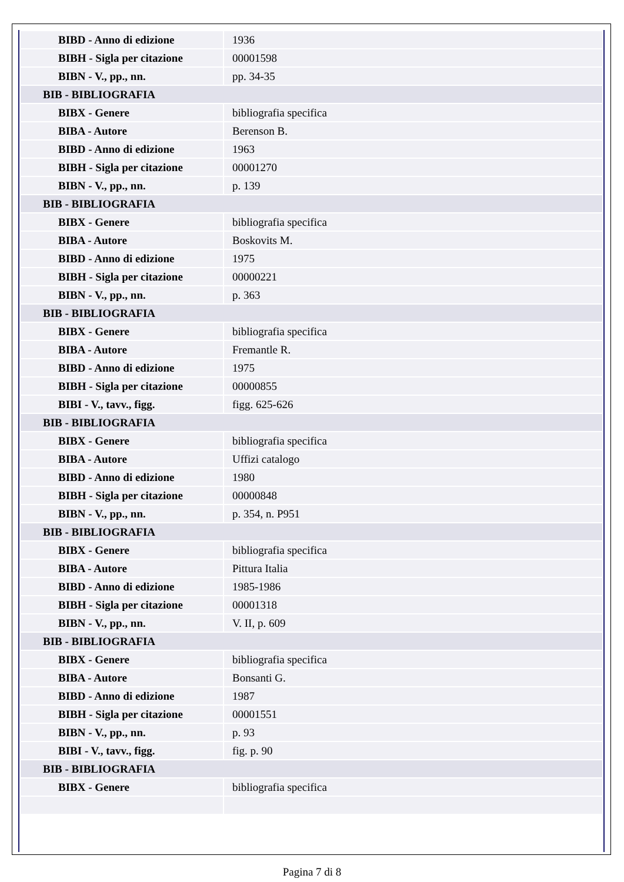| BIBD - Anno di edizione | 1936 |
| BIBH - Sigla per citazione | 00001598 |
| BIBN - V., pp., nn. | pp. 34-35 |
| BIB - BIBLIOGRAFIA | |
| BIBX - Genere | bibliografia specifica |
| BIBA - Autore | Berenson B. |
| BIBD - Anno di edizione | 1963 |
| BIBH - Sigla per citazione | 00001270 |
| BIBN - V., pp., nn. | p. 139 |
| BIB - BIBLIOGRAFIA | |
| BIBX - Genere | bibliografia specifica |
| BIBA - Autore | Boskovits M. |
| BIBD - Anno di edizione | 1975 |
| BIBH - Sigla per citazione | 00000221 |
| BIBN - V., pp., nn. | p. 363 |
| BIB - BIBLIOGRAFIA | |
| BIBX - Genere | bibliografia specifica |
| BIBA - Autore | Fremantle R. |
| BIBD - Anno di edizione | 1975 |
| BIBH - Sigla per citazione | 00000855 |
| BIBI - V., tavv., figg. | figg. 625-626 |
| BIB - BIBLIOGRAFIA | |
| BIBX - Genere | bibliografia specifica |
| BIBA - Autore | Uffizi catalogo |
| BIBD - Anno di edizione | 1980 |
| BIBH - Sigla per citazione | 00000848 |
| BIBN - V., pp., nn. | p. 354, n. P951 |
| BIB - BIBLIOGRAFIA | |
| BIBX - Genere | bibliografia specifica |
| BIBA - Autore | Pittura Italia |
| BIBD - Anno di edizione | 1985-1986 |
| BIBH - Sigla per citazione | 00001318 |
| BIBN - V., pp., nn. | V. II, p. 609 |
| BIB - BIBLIOGRAFIA | |
| BIBX - Genere | bibliografia specifica |
| BIBA - Autore | Bonsanti G. |
| BIBD - Anno di edizione | 1987 |
| BIBH - Sigla per citazione | 00001551 |
| BIBN - V., pp., nn. | p. 93 |
| BIBI - V., tavv., figg. | fig. p. 90 |
| BIB - BIBLIOGRAFIA | |
| BIBX - Genere | bibliografia specifica |
Pagina 7 di 8